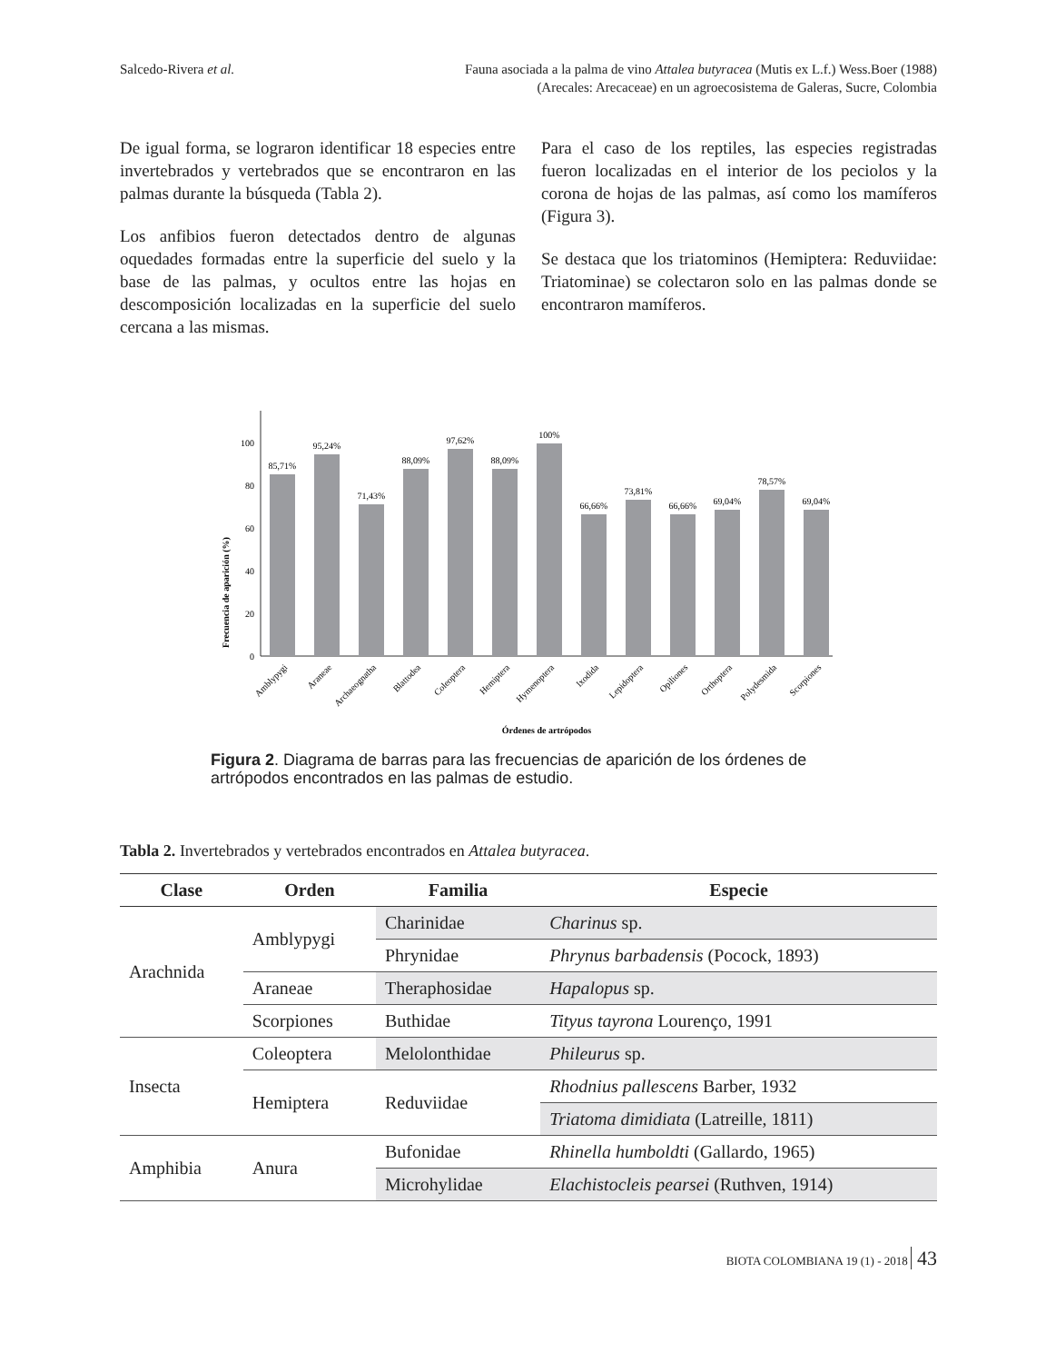Salcedo-Rivera et al. Fauna asociada a la palma de vino Attalea butyracea (Mutis ex L.f.) Wess.Boer (1988)
(Arecales: Arecaceae) en un agroecosistema de Galeras, Sucre, Colombia
De igual forma, se lograron identificar 18 especies entre invertebrados y vertebrados que se encontraron en las palmas durante la búsqueda (Tabla 2).
Los anfibios fueron detectados dentro de algunas oquedades formadas entre la superficie del suelo y la base de las palmas, y ocultos entre las hojas en descomposición localizadas en la superficie del suelo cercana a las mismas.
Para el caso de los reptiles, las especies registradas fueron localizadas en el interior de los peciolos y la corona de hojas de las palmas, así como los mamíferos (Figura 3).
Se destaca que los triatominos (Hemiptera: Reduviidae: Triatominae) se colectaron solo en las palmas donde se encontraron mamíferos.
Frecuencia de aparición (%)
0
20
40
60
80
100
85,71%
95,24%
71,43%
88,09%
97,62%
88,09%
100%
66,66%
73,81%
66,66%
69,04%
78,57%
69,04%
Amblypygi
Araneae
Archaeognatha
Blattodea
Coleoptera
Hemiptera
Hymenoptera
Ixodida
Lepidoptera
Opiliones
Orthoptera
Polydesmida
Scorpiones
Órdenes de artrópodos
Figura 2. Diagrama de barras para las frecuencias de aparición de los órdenes de artrópodos encontrados en las palmas de estudio.
Tabla 2. Invertebrados y vertebrados encontrados en Attalea butyracea.
| Clase | Orden | Familia | Especie |
| --- | --- | --- | --- |
| Arachnida | Amblypygi | Charinidae | Charinus sp. |
| | | Phrynidae | Phrynus barbadensis (Pocock, 1893) |
| | Araneae | Theraphosidae | Hapalopus sp. |
| | Scorpiones | Buthidae | Tityus tayrona Lourenço, 1991 |
| Insecta | Coleoptera | Melolonthidae | Phileurus sp. |
| | Hemiptera | Reduviidae | Rhodnius pallescens Barber, 1932 |
| | | | Triatoma dimidiata (Latreille, 1811) |
| Amphibia | Anura | Bufonidae | Rhinella humboldti (Gallardo, 1965) |
| | | Microhylidae | Elachistocleis pearsei (Ruthven, 1914) |
BIOTA COLOMBIANA 19 (1) - 2018 43